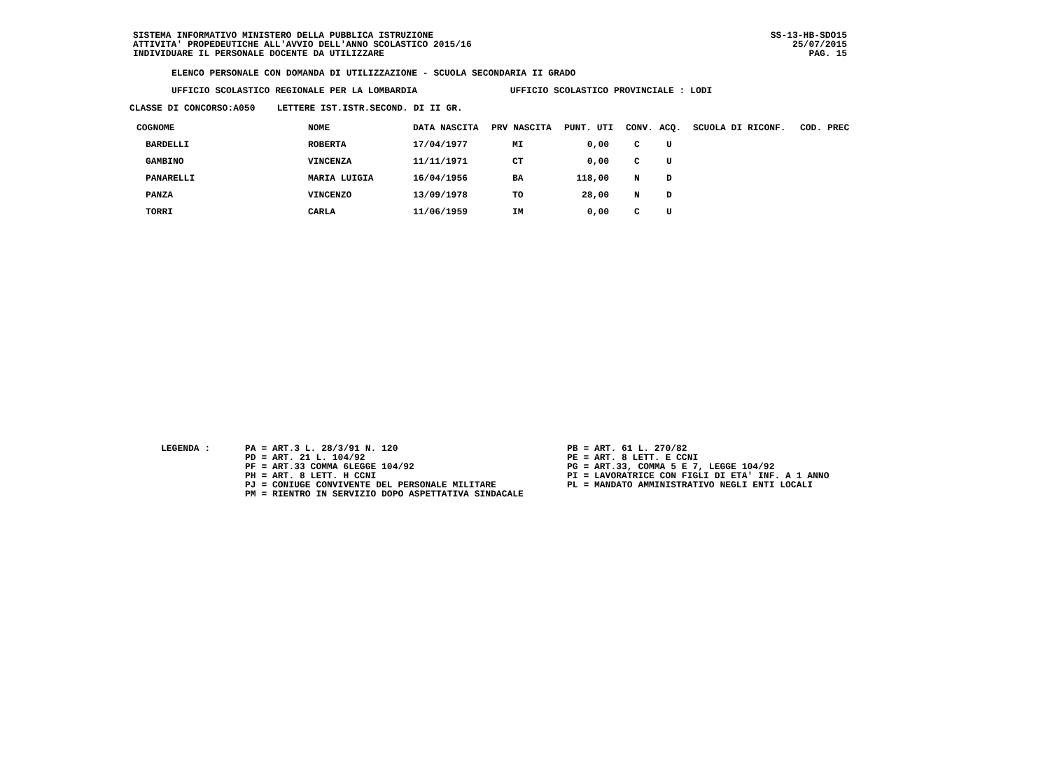SISTEMA INFORMATIVO MINISTERO DELLA PUBBLICA ISTRUZIONE
ATTIVITA' PROPEDEUTICHE ALL'AVVIO DELL'ANNO SCOLASTICO 2015/16
INDIVIDUARE IL PERSONALE DOCENTE DA UTILIZZARE
SS-13-HB-SDO15
25/07/2015
PAG. 15
ELENCO PERSONALE CON DOMANDA DI UTILIZZAZIONE - SCUOLA SECONDARIA II GRADO
UFFICIO SCOLASTICO REGIONALE PER LA LOMBARDIA UFFICIO SCOLASTICO PROVINCIALE : LODI
CLASSE DI CONCORSO:A050 LETTERE IST.ISTR.SECOND. DI II GR.
| COGNOME | NOME | DATA NASCITA | PRV NASCITA | PUNT. UTI | CONV. | ACQ. | SCUOLA DI RICONF. | COD. PREC |
| --- | --- | --- | --- | --- | --- | --- | --- | --- |
| BARDELLI | ROBERTA | 17/04/1977 | MI | 0,00 | C | U | | |
| GAMBINO | VINCENZA | 11/11/1971 | CT | 0,00 | C | U | | |
| PANARELLI | MARIA LUIGIA | 16/04/1956 | BA | 118,00 | N | D | | |
| PANZA | VINCENZO | 13/09/1978 | TO | 28,00 | N | D | | |
| TORRI | CARLA | 11/06/1959 | IM | 0,00 | C | U | | |
LEGENDA : PA = ART.3 L. 28/3/91 N. 120
PD = ART. 21 L. 104/92
PF = ART.33 COMMA 6LEGGE 104/92
PH = ART. 8 LETT. H CCNI
PJ = CONIUGE CONVIVENTE DEL PERSONALE MILITARE
PM = RIENTRO IN SERVIZIO DOPO ASPETTATIVA SINDACALE
PB = ART. 61 L. 270/82
PE = ART. 8 LETT. E CCNI
PG = ART.33, COMMA 5 E 7, LEGGE 104/92
PI = LAVORATRICE CON FIGLI DI ETA' INF. A 1 ANNO
PL = MANDATO AMMINISTRATIVO NEGLI ENTI LOCALI